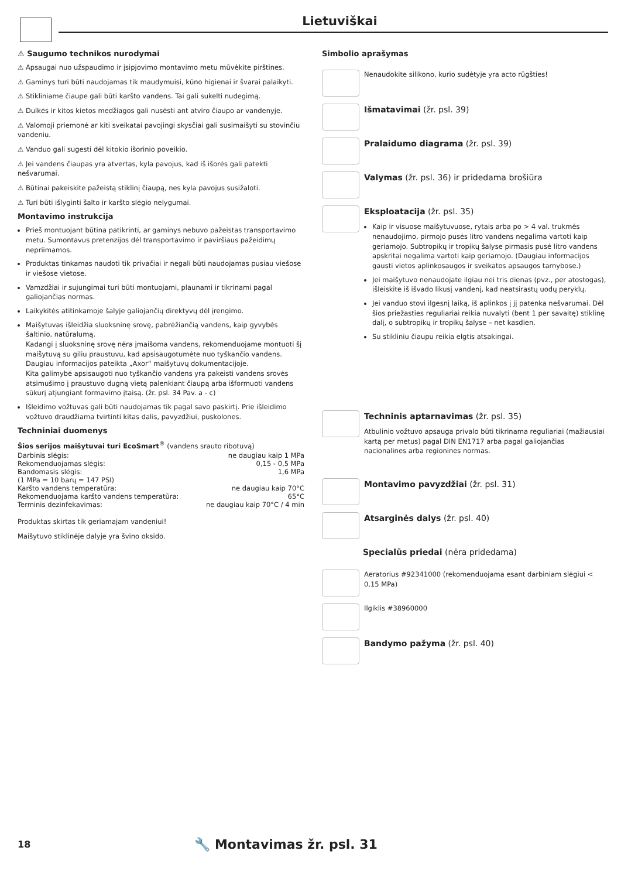Lietuviškai
⚠ Saugumo technikos nurodymai
⚠ Apsaugai nuo užspaudimo ir įsipjovimo montavimo metu mūvėkite pirštines.
⚠ Gaminys turi būti naudojamas tik maudymuisi, kūno higienai ir švarai palaikyti.
⚠ Stikliniame čiaupe gali būti karšto vandens. Tai gali sukelti nudegimą.
⚠ Dulkės ir kitos kietos medžiagos gali nusėsti ant atviro čiaupo ar vandenyje.
⚠ Valomoji priemonė ar kiti sveikatai pavojingi skysčiai gali susimaišyti su stovinčiu vandeniu.
⚠ Vanduo gali sugesti dėl kitokio išorinio poveikio.
⚠ Jei vandens čiaupas yra atvertas, kyla pavojus, kad iš išorės gali patekti nešvarumai.
⚠ Būtinai pakeiskite pažeistą stiklinį čiaupą, nes kyla pavojus susižaloti.
⚠ Turi būti išlyginti šalto ir karšto slėgio nelygumai.
Montavimo instrukcija
Prieš montuojant būtina patikrinti, ar gaminys nebuvo pažeistas transportavimo metu. Sumontavus pretenzijos dėl transportavimo ir paviršiaus pažeidimų nepriimamos.
Produktas tinkamas naudoti tik privačiai ir negali būti naudojamas pusiau viešose ir viešose vietose.
Vamzdžiai ir sujungimai turi būti montuojami, plaunami ir tikrinami pagal galiojančias normas.
Laikykitės atitinkamoje šalyje galiojančių direktyvų dėl įrengimo.
Maišytuvas išleidžia sluoksninę srovę, pabrėžiančią vandens, kaip gyvybės šaltinio, natūralumą.
Kadangi į sluoksninę srovę nėra įmaišoma vandens, rekomenduojame montuoti šį maišytuvą su giliu praustuvu, kad apsisaugotumėte nuo tyškančio vandens. Daugiau informacijos pateikta „Axor“ maišytuvų dokumentacijoje.
Kita galimybė apsisaugoti nuo tyškančio vandens yra pakeisti vandens srovės atsimušimo į praustuvo dugną vietą palenkiant čiaupą arba išformuoti vandens sūkurį atjungiant formavimo įtaisą. (žr. psl. 34 Pav. a - c)
Išleidimo vožtuvas gali būti naudojamas tik pagal savo paskirtį. Prie išleidimo vožtuvo draudžiama tvirtinti kitas dalis, pavyzdžiui, puskolones.
Techniniai duomenys
Šios serijos maišytuvai turi EcoSmart<sup>®</sup> (vandens srauto ribotuvą)
| Darbinis slėgis: | ne daugiau kaip 1 MPa |
| Rekomenduojamas slėgis: | 0,15 - 0,5 MPa |
| Bandomasis slėgis: | 1,6 MPa |
| (1 MPa = 10 barų = 147 PSI) | |
| Karšto vandens temperatūra: | ne daugiau kaip 70°C |
| Rekomenduojama karšto vandens temperatūra: | 65°C |
| Terminis dezinfekavimas: | ne daugiau kaip 70°C / 4 min |
Produktas skirtas tik geriamajam vandeniui!
Maišytuvo stiklinėje dalyje yra švino oksido.
Simbolio aprašymas
Nenaudokite silikono, kurio sudėtyje yra acto rūgšties!
Išmatavimai (žr. psl. 39)
Pralaidumo diagrama (žr. psl. 39)
Valymas (žr. psl. 36) ir pridedama brošiūra
Eksploatacija (žr. psl. 35)
Kaip ir visuose maišytuvuose, rytais arba po > 4 val. trukmės nenaudojimo, pirmojo pusės litro vandens negalima vartoti kaip geriamojo. Subtropikų ir tropikų šalyse pirmasis pusė litro vandens apskritai negalima vartoti kaip geriamojo. (Daugiau informacijos gausti vietos aplinkosaugos ir sveikatos apsaugos tarnybose.)
Jei maišytuvo nenaudojate ilgiau nei tris dienas (pvz., per atostogas), išleiskite iš išvado likusį vandenį, kad neatsirastų uodų peryklų.
Jei vanduo stovi ilgesnį laiką, iš aplinkos į jį patenka nešvarumai. Dėl šios priežasties reguliariai reikia nuvalyti (bent 1 per savaitę) stiklinę dalį, o subtropikų ir tropikų šalyse – net kasdien.
Su stikliniu čiaupu reikia elgtis atsakingai.
Techninis aptarnavimas (žr. psl. 35)
Atbulinio vožtuvo apsauga privalo būti tikrinama reguliariai (mažiausiai kartą per metus) pagal DIN EN1717 arba pagal galiojančias nacionalines arba regionines normas.
Montavimo pavyzdžiai (žr. psl. 31)
Atsarginės dalys (žr. psl. 40)
Specialūs priedai (nėra pridedama)
Aeratorius #92341000 (rekomenduojama esant darbiniam slėgiui < 0,15 MPa)
Ilgiklis #38960000
Bandymo pažyma (žr. psl. 40)
18 🔧 Montavimas žr. psl. 31